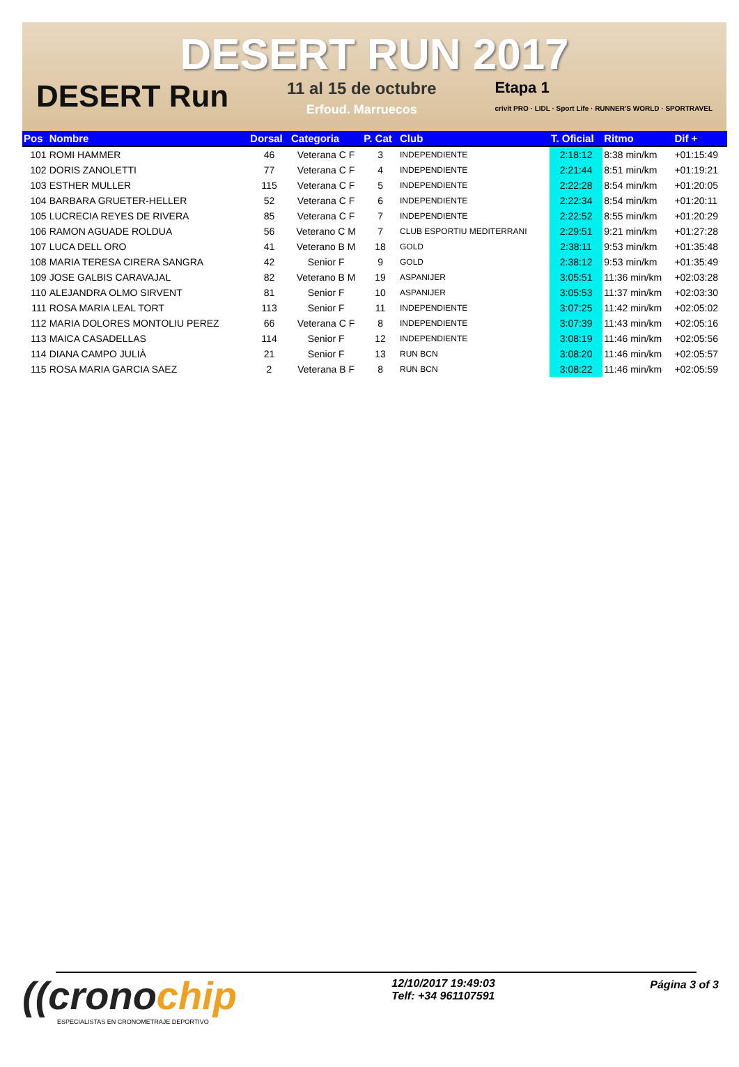DESERT RUN 2017
DESERT Run
11 al 15 de octubre
Erfoud. Marruecos
Etapa 1
crivit PRO · LIDL · Sport Life · RUNNER'S WORLD · SPORTRAVEL
| Pos | Nombre | Dorsal | Categoria | P. Cat | Club | T. Oficial | Ritmo | Dif + |
| --- | --- | --- | --- | --- | --- | --- | --- | --- |
| 101 | ROMI HAMMER | 46 | Veterana C F | 3 | INDEPENDIENTE | 2:18:12 | 8:38 min/km | +01:15:49 |
| 102 | DORIS ZANOLETTI | 77 | Veterana C F | 4 | INDEPENDIENTE | 2:21:44 | 8:51 min/km | +01:19:21 |
| 103 | ESTHER MULLER | 115 | Veterana C F | 5 | INDEPENDIENTE | 2:22:28 | 8:54 min/km | +01:20:05 |
| 104 | BARBARA GRUETER-HELLER | 52 | Veterana C F | 6 | INDEPENDIENTE | 2:22:34 | 8:54 min/km | +01:20:11 |
| 105 | LUCRECIA REYES DE RIVERA | 85 | Veterana C F | 7 | INDEPENDIENTE | 2:22:52 | 8:55 min/km | +01:20:29 |
| 106 | RAMON AGUADE ROLDUA | 56 | Veterano C M | 7 | CLUB ESPORTIU MEDITERRANI | 2:29:51 | 9:21 min/km | +01:27:28 |
| 107 | LUCA DELL ORO | 41 | Veterano B M | 18 | GOLD | 2:38:11 | 9:53 min/km | +01:35:48 |
| 108 | MARIA TERESA CIRERA SANGRA | 42 | Senior F | 9 | GOLD | 2:38:12 | 9:53 min/km | +01:35:49 |
| 109 | JOSE GALBIS CARAVAJAL | 82 | Veterano B M | 19 | ASPANIJER | 3:05:51 | 11:36 min/km | +02:03:28 |
| 110 | ALEJANDRA OLMO SIRVENT | 81 | Senior F | 10 | ASPANIJER | 3:05:53 | 11:37 min/km | +02:03:30 |
| 111 | ROSA MARIA LEAL TORT | 113 | Senior F | 11 | INDEPENDIENTE | 3:07:25 | 11:42 min/km | +02:05:02 |
| 112 | MARIA DOLORES MONTOLIU PEREZ | 66 | Veterana C F | 8 | INDEPENDIENTE | 3:07:39 | 11:43 min/km | +02:05:16 |
| 113 | MAICA CASADELLAS | 114 | Senior F | 12 | INDEPENDIENTE | 3:08:19 | 11:46 min/km | +02:05:56 |
| 114 | DIANA CAMPO JULIÀ | 21 | Senior F | 13 | RUN BCN | 3:08:20 | 11:46 min/km | +02:05:57 |
| 115 | ROSA MARIA GARCIA SAEZ | 2 | Veterana B F | 8 | RUN BCN | 3:08:22 | 11:46 min/km | +02:05:59 |
((cronochip
ESPECIALISTAS EN CRONOMETRAJE DEPORTIVO
12/10/2017 19:49:03
Telf: +34 961107591
Página 3 of 3